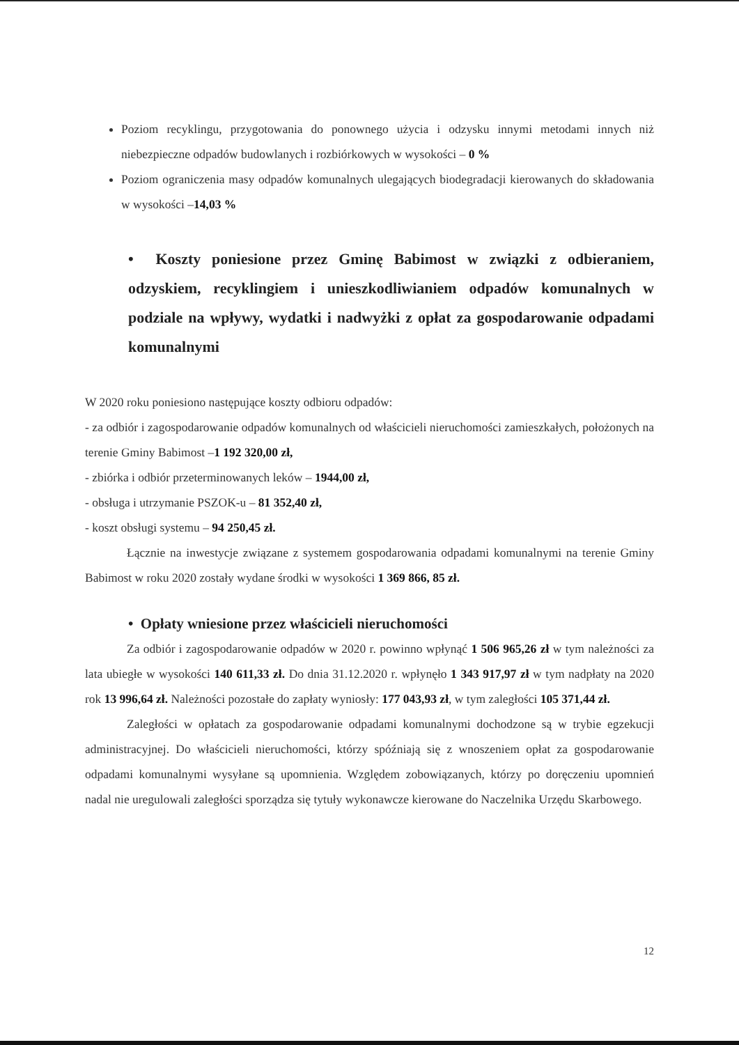Poziom recyklingu, przygotowania do ponownego użycia i odzysku innymi metodami innych niż niebezpieczne odpadów budowlanych i rozbiórkowych w wysokości – 0 %
Poziom ograniczenia masy odpadów komunalnych ulegających biodegradacji kierowanych do składowania w wysokości –14,03 %
• Koszty poniesione przez Gminę Babimost w związki z odbieraniem, odzyskiem, recyklingiem i unieszkodliwianiem odpadów komunalnych w podziale na wpływy, wydatki i nadwyżki z opłat za gospodarowanie odpadami komunalnymi
W 2020 roku poniesiono następujące koszty odbioru odpadów:
- za odbiór i zagospodarowanie odpadów komunalnych od właścicieli nieruchomości zamieszkałych, położonych na terenie Gminy Babimost –1 192 320,00 zł,
- zbiórka i odbiór przeterminowanych leków – 1944,00 zł,
- obsługa i utrzymanie PSZOK-u – 81 352,40 zł,
- koszt obsługi systemu – 94 250,45 zł.
Łącznie na inwestycje związane z systemem gospodarowania odpadami komunalnymi na terenie Gminy Babimost w roku 2020 zostały wydane środki w wysokości 1 369 866, 85 zł.
• Opłaty wniesione przez właścicieli nieruchomości
Za odbiór i zagospodarowanie odpadów w 2020 r. powinno wpłynąć 1 506 965,26 zł w tym należności za lata ubiegłe w wysokości 140 611,33 zł. Do dnia 31.12.2020 r. wpłynęło 1 343 917,97 zł w tym nadpłaty na 2020 rok 13 996,64 zł. Należności pozostałe do zapłaty wyniosły: 177 043,93 zł, w tym zaległości 105 371,44 zł.
Zaległości w opłatach za gospodarowanie odpadami komunalnymi dochodzone są w trybie egzekucji administracyjnej. Do właścicieli nieruchomości, którzy spóźniają się z wnoszeniem opłat za gospodarowanie odpadami komunalnymi wysyłane są upomnienia. Względem zobowiązanych, którzy po doręczeniu upomnień nadal nie uregulowali zaległości sporządza się tytuły wykonawcze kierowane do Naczelnika Urzędu Skarbowego.
12